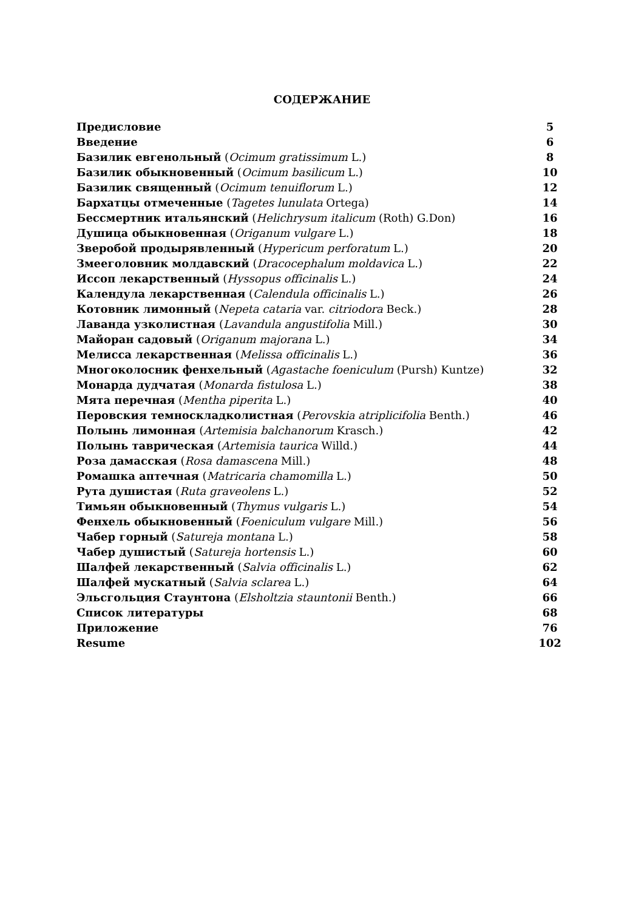СОДЕРЖАНИЕ
| Предисловие | 5 |
| Введение | 6 |
| Базилик евгенольный ( Ocimum gratissimum L.) | 8 |
| Базилик обыкновенный ( Ocimum basilicum L.) | 10 |
| Базилик священный ( Ocimum tenuiflorum L.) | 12 |
| Бархатцы отмеченные ( Tagetes lunulata Ortega) | 14 |
| Бессмертник итальянский ( Helichrysum italicum (Roth) G.Don) | 16 |
| Душица обыкновенная ( Origanum vulgare L.) | 18 |
| Зверобой продырявленный ( Hypericum perforatum L.) | 20 |
| Змееголовник молдавский ( Dracocephalum moldavica L.) | 22 |
| Иссоп лекарственный ( Hyssopus officinalis L.) | 24 |
| Календула лекарственная ( Calendula officinalis L.) | 26 |
| Котовник лимонный ( Nepeta cataria var. citriodora Beck.) | 28 |
| Лаванда узколистная ( Lavandula angustifolia Mill.) | 30 |
| Майоран садовый ( Origanum majorana L.) | 34 |
| Мелисса лекарственная ( Melissa officinalis L.) | 36 |
| Многоколосник фенхельный ( Agastache foeniculum (Pursh) Kuntze) | 32 |
| Монарда дудчатая ( Monarda fistulosa L.) | 38 |
| Мята перечная ( Mentha piperita L.) | 40 |
| Перовския темноскладколистная ( Perovskia atriplicifolia Benth.) | 46 |
| Полынь лимонная ( Artemisia balchanorum Krasch.) | 42 |
| Полынь таврическая ( Artemisia taurica Willd.) | 44 |
| Роза дамасская ( Rosa damascena Mill.) | 48 |
| Ромашка аптечная ( Matricaria chamomilla L.) | 50 |
| Рута душистая ( Ruta graveolens L.) | 52 |
| Тимьян обыкновенный ( Thymus vulgaris L.) | 54 |
| Фенхель обыкновенный ( Foeniculum vulgare Mill.) | 56 |
| Чабер горный ( Satureja montana L.) | 58 |
| Чабер душистый ( Satureja hortensis L.) | 60 |
| Шалфей лекарственный ( Salvia officinalis L.) | 62 |
| Шалфей мускатный ( Salvia sclarea L.) | 64 |
| Эльсгольция Стаунтона ( Elsholtzia stauntonii Benth.) | 66 |
| Список литературы | 68 |
| Приложение | 76 |
| Resume | 102 |